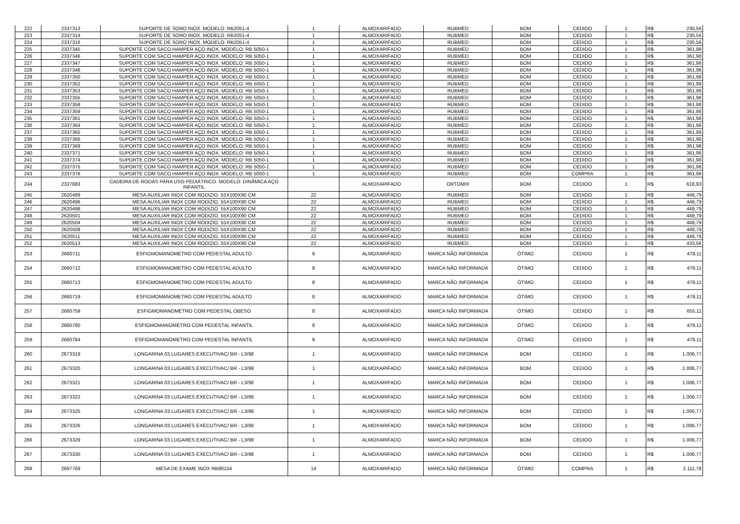| 222 | 2337313 | SUPORTE DE SORO INOX. MODELO: RB2051-4 | 1 | ALMOXARIFADO | RUBMED | BOM | CEDIDO | 1 | R$ | 230,56 |
| 223 | 2337314 | SUPORTE DE SORO INOX. MODELO: RB2051-4 | 1 | ALMOXARIFADO | RUBMED | BOM | CEDIDO | 1 | R$ | 230,56 |
| 224 | 2337316 | SUPORTE DE SORO INOX. MODELO: RB2051-4 | 1 | ALMOXARIFADO | RUBMED | BOM | CEDIDO | 1 | R$ | 230,56 |
| 225 | 2337345 | SUPORTE COM SACO HAMPER AÇO INOX. MODELO: RB 5050-1 | 1 | ALMOXARIFADO | RUBMED | BOM | CEDIDO | 1 | R$ | 361,98 |
| 226 | 2337346 | SUPORTE COM SACO HAMPER AÇO INOX. MODELO: RB 5050-1 | 1 | ALMOXARIFADO | RUBMED | BOM | CEDIDO | 1 | R$ | 361,98 |
| 227 | 2337347 | SUPORTE COM SACO HAMPER AÇO INOX. MODELO: RB 5050-1 | 1 | ALMOXARIFADO | RUBMED | BOM | CEDIDO | 1 | R$ | 361,98 |
| 228 | 2337348 | SUPORTE COM SACO HAMPER AÇO INOX. MODELO: RB 5050-1 | 1 | ALMOXARIFADO | RUBMED | BOM | CEDIDO | 1 | R$ | 361,98 |
| 229 | 2337350 | SUPORTE COM SACO HAMPER AÇO INOX. MODELO: RB 5050-1 | 1 | ALMOXARIFADO | RUBMED | BOM | CEDIDO | 1 | R$ | 361,98 |
| 230 | 2337352 | SUPORTE COM SACO HAMPER AÇO INOX. MODELO: RB 5050-1 | 1 | ALMOXARIFADO | RUBMED | BOM | CEDIDO | 1 | R$ | 361,98 |
| 231 | 2337353 | SUPORTE COM SACO HAMPER AÇO INOX. MODELO: RB 5050-1 | 1 | ALMOXARIFADO | RUBMED | BOM | CEDIDO | 1 | R$ | 361,98 |
| 232 | 2337355 | SUPORTE COM SACO HAMPER AÇO INOX. MODELO: RB 5050-1 | 1 | ALMOXARIFADO | RUBMED | BOM | CEDIDO | 1 | R$ | 361,98 |
| 233 | 2337358 | SUPORTE COM SACO HAMPER AÇO INOX. MODELO: RB 5050-1 | 1 | ALMOXARIFADO | RUBMED | BOM | CEDIDO | 1 | R$ | 361,98 |
| 234 | 2337359 | SUPORTE COM SACO HAMPER AÇO INOX. MODELO: RB 5050-1 | 1 | ALMOXARIFADO | RUBMED | BOM | CEDIDO | 1 | R$ | 361,98 |
| 235 | 2337361 | SUPORTE COM SACO HAMPER AÇO INOX. MODELO: RB 5050-1 | 1 | ALMOXARIFADO | RUBMED | BOM | CEDIDO | 1 | R$ | 361,98 |
| 236 | 2337364 | SUPORTE COM SACO HAMPER AÇO INOX. MODELO: RB 5050-1 | 1 | ALMOXARIFADO | RUBMED | BOM | CEDIDO | 1 | R$ | 361,98 |
| 237 | 2337365 | SUPORTE COM SACO HAMPER AÇO INOX. MODELO: RB 5050-1 | 1 | ALMOXARIFADO | RUBMED | BOM | CEDIDO | 1 | R$ | 361,98 |
| 238 | 2337366 | SUPORTE COM SACO HAMPER AÇO INOX. MODELO: RB 5050-1 | 1 | ALMOXARIFADO | RUBMED | BOM | CEDIDO | 1 | R$ | 361,98 |
| 239 | 2337369 | SUPORTE COM SACO HAMPER AÇO INOX. MODELO: RB 5050-1 | 1 | ALMOXARIFADO | RUBMED | BOM | CEDIDO | 1 | R$ | 361,98 |
| 240 | 2337371 | SUPORTE COM SACO HAMPER AÇO INOX. MODELO: RB 5050-1 | 1 | ALMOXARIFADO | RUBMED | BOM | CEDIDO | 1 | R$ | 361,98 |
| 241 | 2337374 | SUPORTE COM SACO HAMPER AÇO INOX. MODELO: RB 5050-1 | 1 | ALMOXARIFADO | RUBMED | BOM | CEDIDO | 1 | R$ | 361,98 |
| 242 | 2337375 | SUPORTE COM SACO HAMPER AÇO INOX. MODELO: RB 5050-1 | 1 | ALMOXARIFADO | RUBMED | BOM | CEDIDO | 1 | R$ | 361,98 |
| 243 | 2337376 | SUPORTE COM SACO HAMPER AÇO INOX. MODELO: RB 5050-1 | 1 | ALMOXARIFADO | RUBMED | BOM | COMPRA | 1 | R$ | 361,98 |
| 244 | 2337683 | CADEIRA DE RODAS PARA USO PEDIÁTRICO. MODELO: DINÂMICA AÇO INFANTIL | | ALMOXARIFADO | ORTOMIX | BOM | CEDIDO | 1 | R$ | 618,93 |
| 245 | 2620489 | MESA AUXILIAR INOX COM RODIZIO. 55X100X90 CM | 22 | ALMOXARIFADO | RUBMED | BOM | CEDIDO | 1 | R$ | 449,79 |
| 246 | 2620496 | MESA AUXILIAR INOX COM RODIZIO. 55X100X90 CM | 22 | ALMOXARIFADO | RUBMED | BOM | CEDIDO | 1 | R$ | 449,79 |
| 247 | 2620498 | MESA AUXILIAR INOX COM RODIZIO. 55X100X90 CM | 22 | ALMOXARIFADO | RUBMED | BOM | CEDIDO | 1 | R$ | 449,79 |
| 248 | 2620501 | MESA AUXILIAR INOX COM RODIZIO. 55X100X90 CM | 22 | ALMOXARIFADO | RUBMED | BOM | CEDIDO | 1 | R$ | 449,79 |
| 249 | 2620504 | MESA AUXILIAR INOX COM RODIZIO. 55X100X90 CM | 22 | ALMOXARIFADO | RUBMED | BOM | CEDIDO | 1 | R$ | 449,79 |
| 250 | 2620508 | MESA AUXILIAR INOX COM RODIZIO. 55X100X90 CM | 22 | ALMOXARIFADO | RUBMED | BOM | CEDIDO | 1 | R$ | 449,79 |
| 251 | 2620511 | MESA AUXILIAR INOX COM RODIZIO. 55X100X90 CM | 22 | ALMOXARIFADO | RUBMED | BOM | CEDIDO | 1 | R$ | 449,79 |
| 252 | 2620513 | MESA AUXILIAR INOX COM RODIZIO. 55X100X90 CM | 22 | ALMOXARIFADO | RUBMED | BOM | CEDIDO | 1 | R$ | 433,56 |
| 253 | 2660711 | ESFIGMOMANOMETRO COM PEDESTAL ADULTO | 8 | ALMOXARIFADO | MARCA NÃO INFORMADA | ÓTIMO | CEDIDO | 1 | R$ | 479,11 |
| 254 | 2660712 | ESFIGMOMANOMETRO COM PEDESTAL ADULTO | 8 | ALMOXARIFADO | MARCA NÃO INFORMADA | ÓTIMO | CEDIDO | 1 | R$ | 479,11 |
| 255 | 2660713 | ESFIGMOMANOMETRO COM PEDESTAL ADULTO | 8 | ALMOXARIFADO | MARCA NÃO INFORMADA | ÓTIMO | CEDIDO | 1 | R$ | 479,11 |
| 256 | 2660719 | ESFIGMOMANOMETRO COM PEDESTAL ADULTO | 8 | ALMOXARIFADO | MARCA NÃO INFORMADA | ÓTIMO | CEDIDO | 1 | R$ | 479,11 |
| 257 | 2660759 | ESFIGMOMANOMETRO COM PEDESTAL OBESO | 8 | ALMOXARIFADO | MARCA NÃO INFORMADA | ÓTIMO | CEDIDO | 1 | R$ | 655,11 |
| 258 | 2660780 | ESFIGMOMANOMETRO COM PEDESTAL INFANTIL | 8 | ALMOXARIFADO | MARCA NÃO INFORMADA | ÓTIMO | CEDIDO | 1 | R$ | 479,11 |
| 259 | 2660784 | ESFIGMOMANOMETRO COM PEDESTAL INFANTIL | 8 | ALMOXARIFADO | MARCA NÃO INFORMADA | ÓTIMO | CEDIDO | 1 | R$ | 479,11 |
| 260 | 2673319 | LONGARINA 03 LUGARES EXECUTIVAC/ BR - L3/98 | 1 | ALMOXARIFADO | MARCA NÃO INFORMADA | BOM | CEDIDO | 1 | R$ | 1.006,77 |
| 261 | 2673320 | LONGARINA 03 LUGARES EXECUTIVAC/ BR - L3/98 | 1 | ALMOXARIFADO | MARCA NÃO INFORMADA | BOM | CEDIDO | 1 | R$ | 1.006,77 |
| 262 | 2673321 | LONGARINA 03 LUGARES EXECUTIVAC/ BR - L3/98 | 1 | ALMOXARIFADO | MARCA NÃO INFORMADA | BOM | CEDIDO | 1 | R$ | 1.006,77 |
| 263 | 2673322 | LONGARINA 03 LUGARES EXECUTIVAC/ BR - L3/98 | 1 | ALMOXARIFADO | MARCA NÃO INFORMADA | BOM | CEDIDO | 1 | R$ | 1.006,77 |
| 264 | 2673325 | LONGARINA 03 LUGARES EXECUTIVAC/ BR - L3/98 | 1 | ALMOXARIFADO | MARCA NÃO INFORMADA | BOM | CEDIDO | 1 | R$ | 1.006,77 |
| 265 | 2673326 | LONGARINA 03 LUGARES EXECUTIVAC/ BR - L3/98 | 1 | ALMOXARIFADO | MARCA NÃO INFORMADA | BOM | CEDIDO | 1 | R$ | 1.006,77 |
| 266 | 2673329 | LONGARINA 03 LUGARES EXECUTIVAC/ BR - L3/98 | 1 | ALMOXARIFADO | MARCA NÃO INFORMADA | BOM | CEDIDO | 1 | R$ | 1.006,77 |
| 267 | 2673330 | LONGARINA 03 LUGARES EXECUTIVAC/ BR - L3/98 | 1 | ALMOXARIFADO | MARCA NÃO INFORMADA | BOM | CEDIDO | 1 | R$ | 1.006,77 |
| 268 | 2697769 | MESA DE EXAME INOX RB90154 | 14 | ALMOXARIFADO | MARCA NÃO INFORMADA | ÓTIMO | COMPRA | 1 | R$ | 2.111,78 |